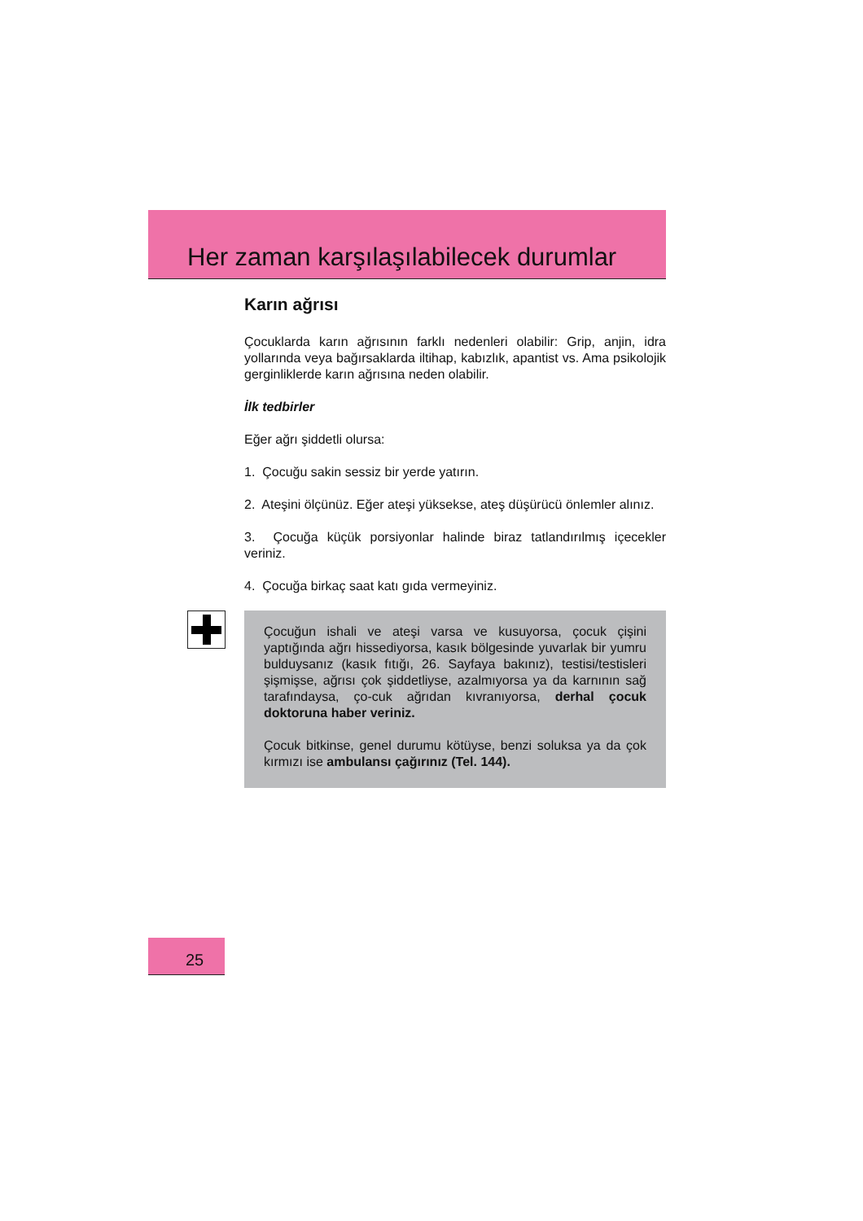Her zaman karşılaşılabilecek durumlar
Karın ağrısı
Çocuklarda karın ağrısının farklı nedenleri olabilir: Grip, anjin, idra yollarında veya bağırsaklarda iltihap, kabızlık, apantist vs. Ama psikolojik gerginliklerde karın ağrısına neden olabilir.
İlk tedbirler
Eğer ağrı şiddetli olursa:
1. Çocuğu sakin sessiz bir yerde yatırın.
2. Ateşini ölçünüz. Eğer ateşi yüksekse, ateş düşürücü önlemler alınız.
3. Çocuğa küçük porsiyonlar halinde biraz tatlandırılmış içecekler veriniz.
4. Çocuğa birkaç saat katı gıda vermeyiniz.
Çocuğun ishali ve ateşi varsa ve kusuyorsa, çocuk çişini yaptığında ağrı hissediyorsa, kasık bölgesinde yuvarlak bir yumru bulduysanız (kasık fıtığı, 26. Sayfaya bakınız), testisi/testisleri şişmişse, ağrısı çok şiddetliyse, azalmıyorsa ya da karnının sağ tarafındaysa, ço-cuk ağrıdan kıvranıyorsa, derhal çocuk doktoruna haber veriniz.
Çocuk bitkinse, genel durumu kötüyse, benzi soluksa ya da çok kırmızı ise ambulansı çağırınız (Tel. 144).
25